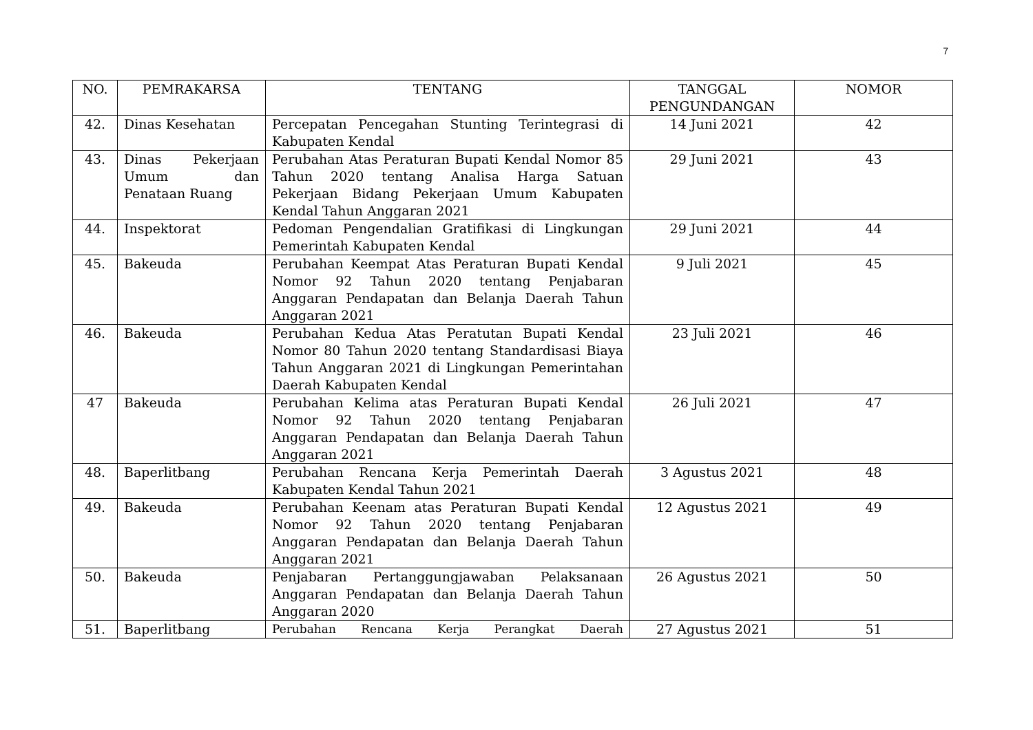7
| NO. | PEMRAKARSA | TENTANG | TANGGAL PENGUNDANGAN | NOMOR |
| --- | --- | --- | --- | --- |
| 42. | Dinas Kesehatan | Percepatan Pencegahan Stunting Terintegrasi di Kabupaten Kendal | 14 Juni 2021 | 42 |
| 43. | Dinas Pekerjaan Umum dan Penataan Ruang | Perubahan Atas Peraturan Bupati Kendal Nomor 85 Tahun 2020 tentang Analisa Harga Satuan Pekerjaan Bidang Pekerjaan Umum Kabupaten Kendal Tahun Anggaran 2021 | 29 Juni 2021 | 43 |
| 44. | Inspektorat | Pedoman Pengendalian Gratifikasi di Lingkungan Pemerintah Kabupaten Kendal | 29 Juni 2021 | 44 |
| 45. | Bakeuda | Perubahan Keempat Atas Peraturan Bupati Kendal Nomor 92 Tahun 2020 tentang Penjabaran Anggaran Pendapatan dan Belanja Daerah Tahun Anggaran 2021 | 9 Juli 2021 | 45 |
| 46. | Bakeuda | Perubahan Kedua Atas Peratutan Bupati Kendal Nomor 80 Tahun 2020 tentang Standardisasi Biaya Tahun Anggaran 2021 di Lingkungan Pemerintahan Daerah Kabupaten Kendal | 23 Juli 2021 | 46 |
| 47 | Bakeuda | Perubahan Kelima atas Peraturan Bupati Kendal Nomor 92 Tahun 2020 tentang Penjabaran Anggaran Pendapatan dan Belanja Daerah Tahun Anggaran 2021 | 26 Juli 2021 | 47 |
| 48. | Baperlitbang | Perubahan Rencana Kerja Pemerintah Daerah Kabupaten Kendal Tahun 2021 | 3 Agustus 2021 | 48 |
| 49. | Bakeuda | Perubahan Keenam atas Peraturan Bupati Kendal Nomor 92 Tahun 2020 tentang Penjabaran Anggaran Pendapatan dan Belanja Daerah Tahun Anggaran 2021 | 12 Agustus 2021 | 49 |
| 50. | Bakeuda | Penjabaran Pertanggungjawaban Pelaksanaan Anggaran Pendapatan dan Belanja Daerah Tahun Anggaran 2020 | 26 Agustus 2021 | 50 |
| 51. | Baperlitbang | Perubahan Rencana Kerja Perangkat Daerah | 27 Agustus 2021 | 51 |